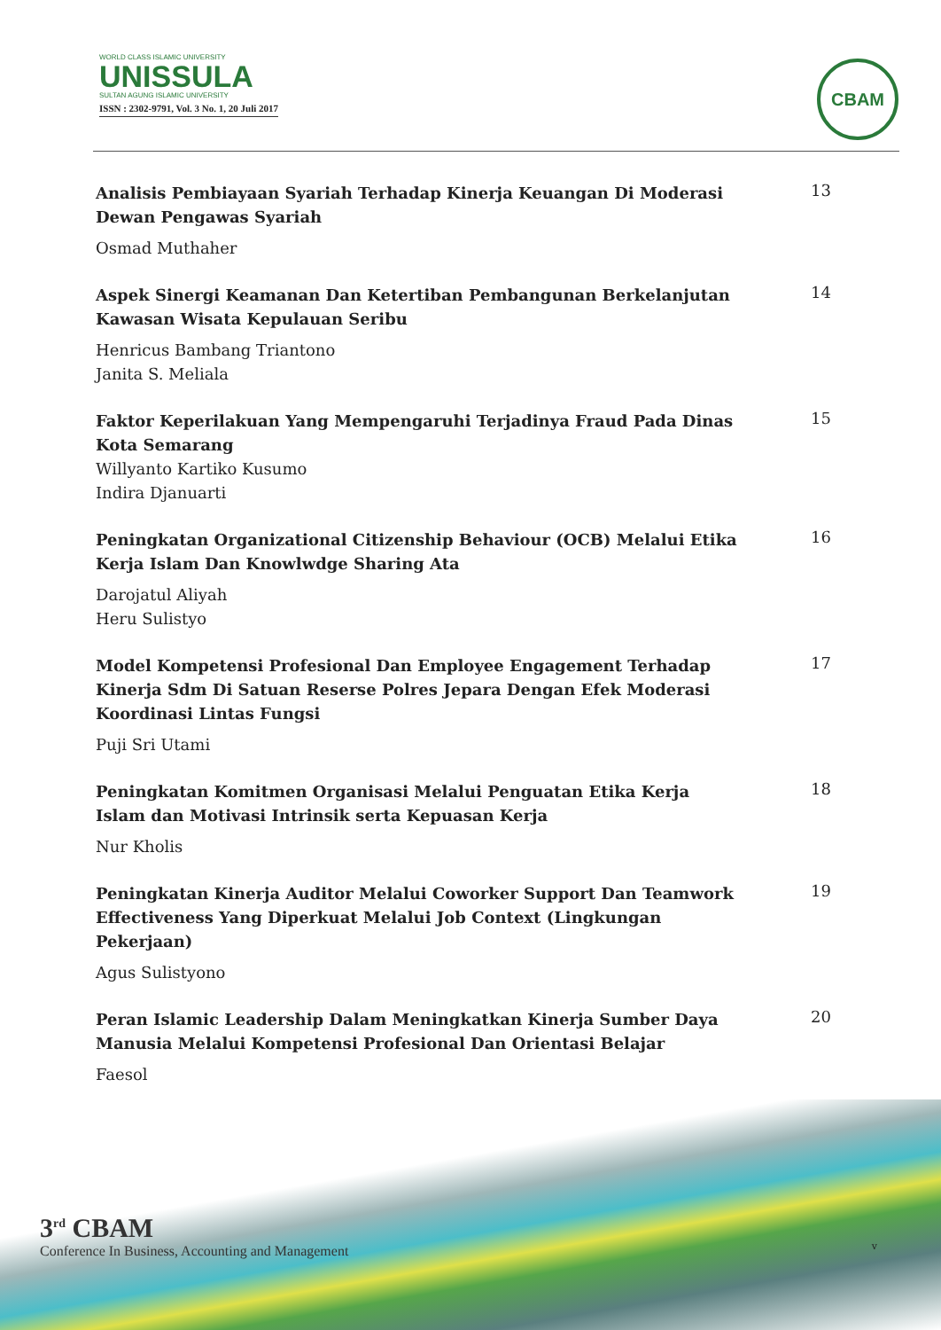WORLD CLASS ISLAMIC UNIVERSITY
UNISSULA
SULTAN AGUNG ISLAMIC UNIVERSITY
ISSN : 2302-9791, Vol. 3 No. 1, 20 Juli 2017
CBAM
Analisis Pembiayaan Syariah Terhadap Kinerja Keuangan Di Moderasi Dewan Pengawas Syariah
Osmad Muthaher
13
Aspek Sinergi Keamanan Dan Ketertiban Pembangunan Berkelanjutan Kawasan Wisata Kepulauan Seribu
Henricus Bambang Triantono
Janita S. Meliala
14
Faktor Keperilakuan Yang Mempengaruhi Terjadinya Fraud Pada Dinas Kota Semarang
Willyanto Kartiko Kusumo
Indira Djanuarti
15
Peningkatan Organizational Citizenship Behaviour (OCB) Melalui Etika Kerja Islam Dan Knowlwdge Sharing Ata
Darojatul Aliyah
Heru Sulistyo
16
Model Kompetensi Profesional Dan Employee Engagement Terhadap Kinerja Sdm Di Satuan Reserse Polres Jepara Dengan Efek Moderasi Koordinasi Lintas Fungsi
Puji Sri Utami
17
Peningkatan Komitmen Organisasi Melalui Penguatan Etika Kerja Islam dan Motivasi Intrinsik serta Kepuasan Kerja
Nur Kholis
18
Peningkatan Kinerja Auditor Melalui Coworker Support Dan Teamwork Effectiveness Yang Diperkuat Melalui Job Context (Lingkungan Pekerjaan)
Agus Sulistyono
19
Peran Islamic Leadership Dalam Meningkatkan Kinerja Sumber Daya Manusia Melalui Kompetensi Profesional Dan Orientasi Belajar
Faesol
20
3<sup>rd</sup> CBAM
Conference In Business, Accounting and Management
v